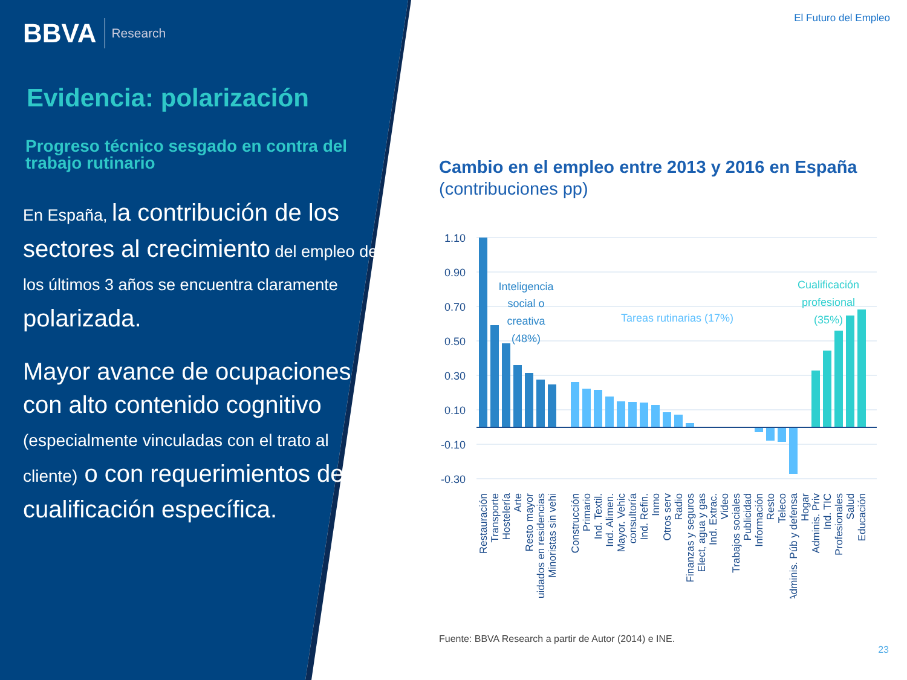El Futuro del Empleo
BBVA Research
Evidencia: polarización
Progreso técnico sesgado en contra del trabajo rutinario
En España, la contribución de los sectores al crecimiento del empleo de los últimos 3 años se encuentra claramente polarizada.
Mayor avance de ocupaciones con alto contenido cognitivo (especialmente vinculadas con el trato al cliente) o con requerimientos de cualificación específica.
Cambio en el empleo entre 2013 y 2016 en España (contribuciones pp)
1.10
0.90
0.70
0.50
0.30
0.10
-0.10
-0.30
Inteligencia
social o
creativa
(48%)
Tareas rutinarias (17%)
Cualificación
profesional
(35%)
Restauración
Transporte
Hostelería
Arte
Resto mayor
Cuidados en residencias
Minoristas sin vehi
Construcción
Primario
Ind. Textil.
Ind. Alimen.
Mayor. Vehic
consultoría
Ind. Refin.
Inmo
Otros serv
Radio
Finanzas y seguros
Elect, agua y gas
Ind. Extrac.
Video
Trabajos sociales
Publicidad
Información
Resto
Teleco
Adminis. Púb y defensa
Hogar
Adminis. Priv
Ind. TIC
Profesionales
Salud
Educación
Fuente: BBVA Research a partir de Autor (2014) e INE.
23